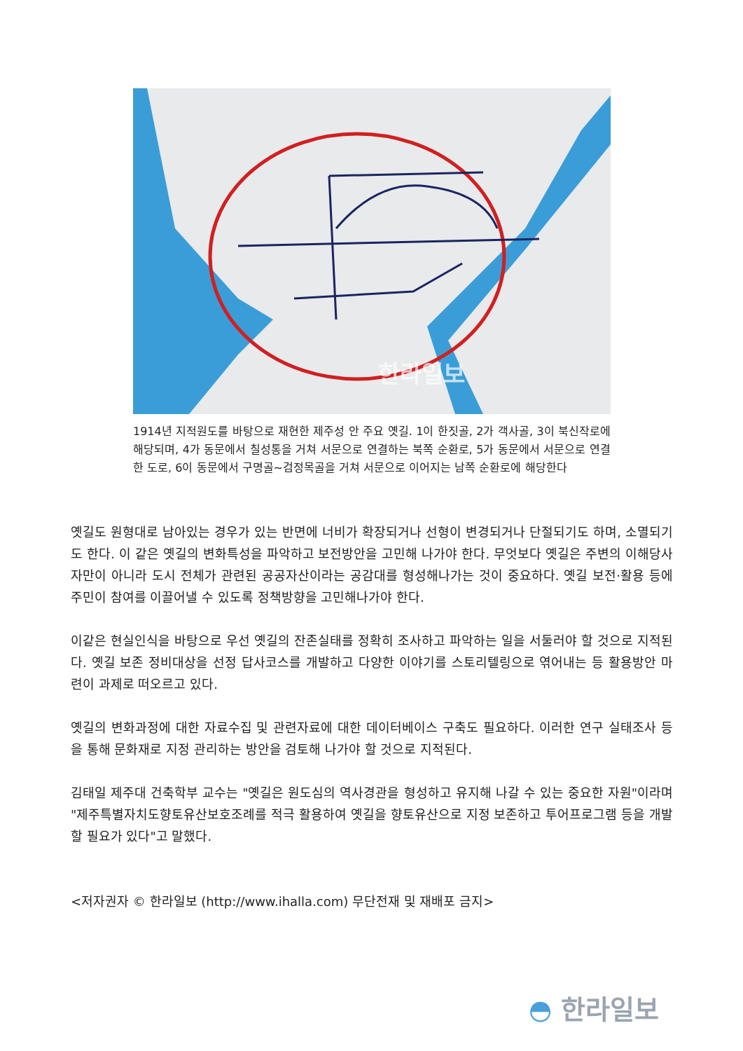한라일보
1914년 지적원도를 바탕으로 재현한 제주성 안 주요 옛길. 1이 한짓골, 2가 객사골, 3이 북신작로에 해당되며, 4가 동문에서 칠성통을 거쳐 서문으로 연결하는 북쪽 순환로, 5가 동문에서 서문으로 연결한 도로, 6이 동문에서 구명골~검정목골을 거쳐 서문으로 이어지는 남쪽 순환로에 해당한다
옛길도 원형대로 남아있는 경우가 있는 반면에 너비가 확장되거나 선형이 변경되거나 단절되기도 하며, 소멸되기도 한다. 이 같은 옛길의 변화특성을 파악하고 보전방안을 고민해 나가야 한다. 무엇보다 옛길은 주변의 이해당사자만이 아니라 도시 전체가 관련된 공공자산이라는 공감대를 형성해나가는 것이 중요하다. 옛길 보전·활용 등에 주민이 참여를 이끌어낼 수 있도록 정책방향을 고민해나가야 한다.
이같은 현실인식을 바탕으로 우선 옛길의 잔존실태를 정확히 조사하고 파악하는 일을 서둘러야 할 것으로 지적된다. 옛길 보존 정비대상을 선정 답사코스를 개발하고 다양한 이야기를 스토리텔링으로 엮어내는 등 활용방안 마련이 과제로 떠오르고 있다.
옛길의 변화과정에 대한 자료수집 및 관련자료에 대한 데이터베이스 구축도 필요하다. 이러한 연구 실태조사 등을 통해 문화재로 지정 관리하는 방안을 검토해 나가야 할 것으로 지적된다.
김태일 제주대 건축학부 교수는 "옛길은 원도심의 역사경관을 형성하고 유지해 나갈 수 있는 중요한 자원"이라며 "제주특별자치도향토유산보호조례를 적극 활용하여 옛길을 향토유산으로 지정 보존하고 투어프로그램 등을 개발할 필요가 있다"고 말했다.
<저자권자 © 한라일보 (http://www.ihalla.com) 무단전재 및 재배포 금지>
◓ 한라일보